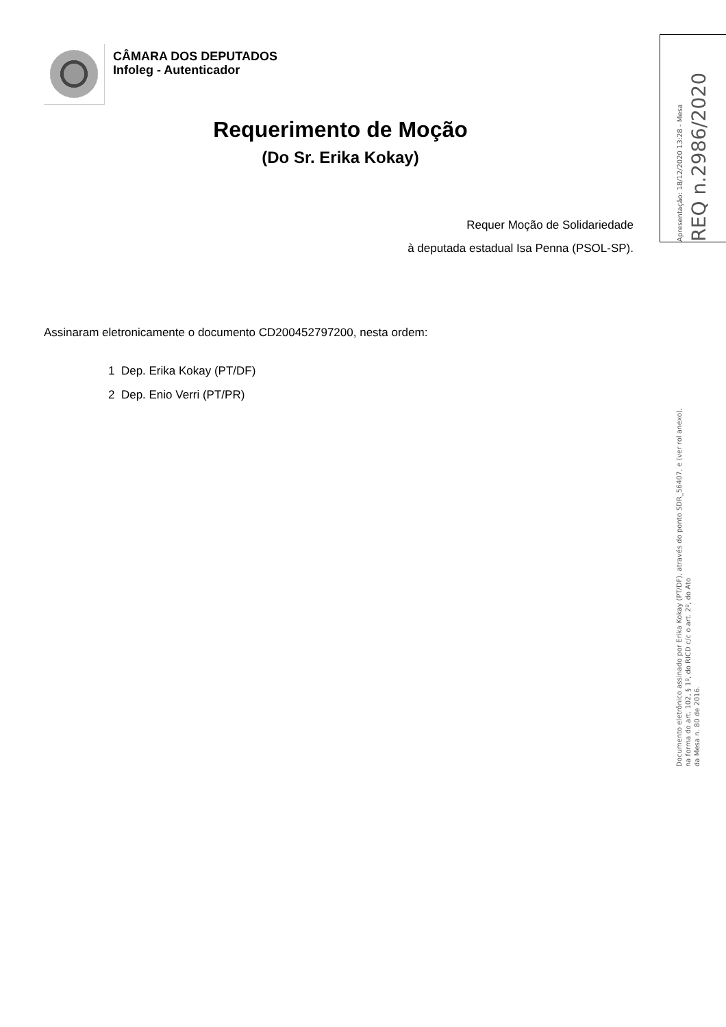CÂMARA DOS DEPUTADOS
Infoleg - Autenticador
Requerimento de Moção
(Do Sr. Erika Kokay)
Requer Moção de Solidariedade
à deputada estadual Isa Penna (PSOL-SP).
Assinaram eletronicamente o documento CD200452797200, nesta ordem:
1 Dep. Erika Kokay (PT/DF)
2 Dep. Enio Verri (PT/PR)
Apresentação: 18/12/2020 13:28 - Mesa
REQ n.2986/2020
Documento eletrônico assinado por Erika Kokay (PT/DF), através do ponto SDR_56407, e (ver rol anexo),
na forma do art. 102, § 1º, do RICD c/c o art. 2º, do Ato
da Mesa n. 80 de 2016.